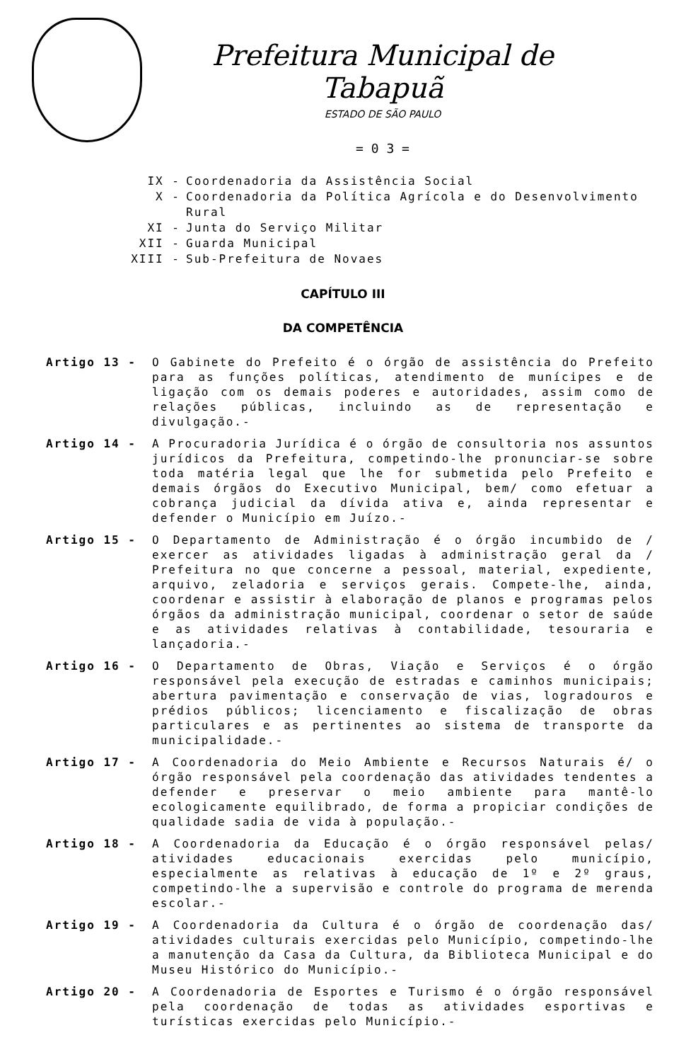Prefeitura Municipal de Tabapuã
ESTADO DE SÃO PAULO
= 0 3 =
IX - Coordenadoria da Assistência Social
X - Coordenadoria da Política Agrícola e do Desenvolvimento Rural
XI - Junta do Serviço Militar
XII - Guarda Municipal
XIII - Sub-Prefeitura de Novaes
CAPÍTULO III
DA COMPETÊNCIA
Artigo 13 - O Gabinete do Prefeito é o órgão de assistência do Prefeito para as funções políticas, atendimento de munícipes e de ligação com os demais poderes e autoridades, assim como de relações públicas, incluindo as de representação e divulgação.-
Artigo 14 - A Procuradoria Jurídica é o órgão de consultoria nos assuntos jurídicos da Prefeitura, competindo-lhe pronunciar-se sobre toda matéria legal que lhe for submetida pelo Prefeito e demais órgãos do Executivo Municipal, bem/ como efetuar a cobrança judicial da dívida ativa e, ainda representar e defender o Município em Juízo.-
Artigo 15 - O Departamento de Administração é o órgão incumbido de / exercer as atividades ligadas à administração geral da / Prefeitura no que concerne a pessoal, material, expediente, arquivo, zeladoria e serviços gerais. Compete-lhe, ainda, coordenar e assistir à elaboração de planos e programas pelos órgãos da administração municipal, coordenar o setor de saúde e as atividades relativas à contabilidade, tesouraria e lançadoria.-
Artigo 16 - O Departamento de Obras, Viação e Serviços é o órgão responsável pela execução de estradas e caminhos municipais; abertura pavimentação e conservação de vias, logradouros e prédios públicos; licenciamento e fiscalização de obras particulares e as pertinentes ao sistema de transporte da municipalidade.-
Artigo 17 - A Coordenadoria do Meio Ambiente e Recursos Naturais é/ o órgão responsável pela coordenação das atividades tendentes a defender e preservar o meio ambiente para mantê-lo ecologicamente equilibrado, de forma a propiciar condições de qualidade sadia de vida à população.-
Artigo 18 - A Coordenadoria da Educação é o órgão responsável pelas/ atividades educacionais exercidas pelo município, especialmente as relativas à educação de 1º e 2º graus, competindo-lhe a supervisão e controle do programa de merenda escolar.-
Artigo 19 - A Coordenadoria da Cultura é o órgão de coordenação das/ atividades culturais exercidas pelo Município, competindo-lhe a manutenção da Casa da Cultura, da Biblioteca Municipal e do Museu Histórico do Município.-
Artigo 20 - A Coordenadoria de Esportes e Turismo é o órgão responsável pela coordenação de todas as atividades esportivas e turísticas exercidas pelo Município.-